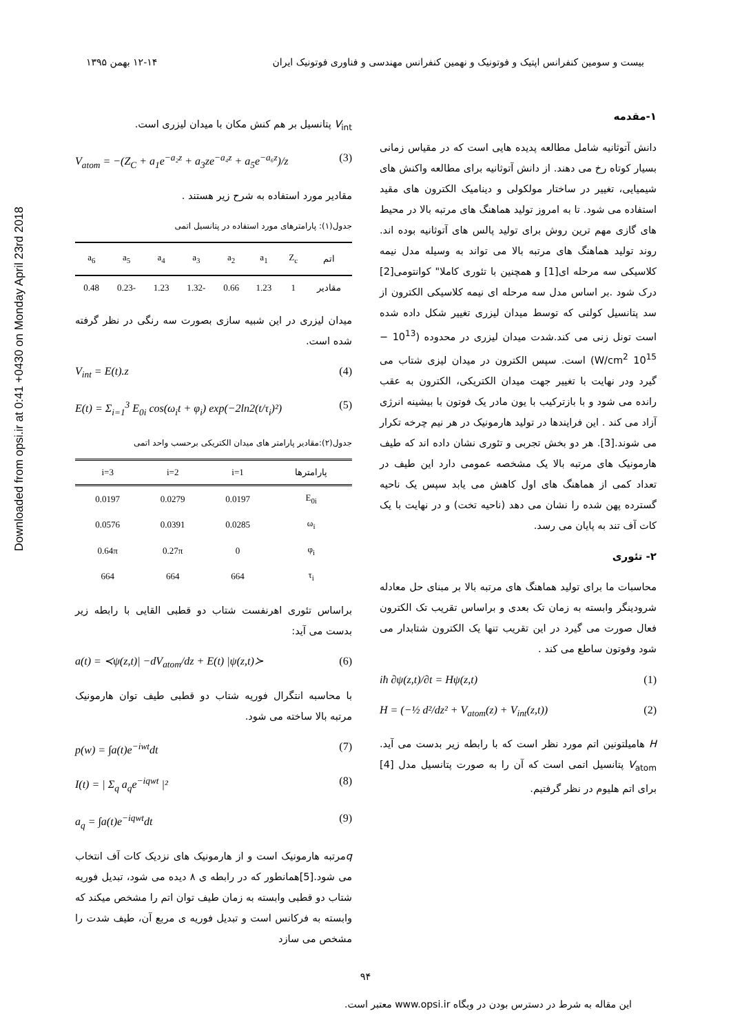Downloaded from opsi.ir at 0:41 +0430 on Monday April 23rd 2018
بیست و سومین کنفرانس اپتیک و فوتونیک و نهمین کنفرانس مهندسی و فناوری فوتونیک ایران ۱۲-۱۴ بهمن ۱۳۹۵
۱-مقدمه
دانش آتوثانیه شامل مطالعه پدیده هایی است که در مقیاس زمانی بسیار کوتاه رخ می دهند. از دانش آتوثانیه برای مطالعه واکنش های شیمیایی، تغییر در ساختار مولکولی و دینامیک الکترون های مقید استفاده می شود. تا به امروز تولید هماهنگ های مرتبه بالا در محیط های گازی مهم ترین روش برای تولید پالس های آتوثانیه بوده اند. روند تولید هماهنگ های مرتبه بالا می تواند به وسیله مدل نیمه کلاسیکی سه مرحله ای[1] و همچنین با تئوری کاملا" کوانتومی[2] درک شود .بر اساس مدل سه مرحله ای نیمه کلاسیکی الکترون از سد پتانسیل کولنی که توسط میدان لیزری تغییر شکل داده شده است تونل زنی می کند.شدت میدان لیزری در محدوده (10<sup>13</sup> − 10<sup>15</sup> W/cm<sup>2</sup>) است. سپس الکترون در میدان لیزی شتاب می گیرد ودر نهایت با تغییر جهت میدان الکتریکی، الکترون به عقب رانده می شود و با بازترکیب با یون مادر یک فوتون با بیشینه انرژی آزاد می کند . این فرایندها در تولید هارمونیک در هر نیم چرخه تکرار می شوند.[3]. هر دو بخش تجربی و تئوری نشان داده اند که طیف هارمونیک های مرتبه بالا یک مشخصه عمومی دارد این طیف در تعداد کمی از هماهنگ های اول کاهش می یابد سپس یک ناحیه گسترده پهن شده را نشان می دهد (ناحیه تخت) و در نهایت با یک کات آف تند به پایان می رسد.
۲- تئوری
محاسبات ما برای تولید هماهنگ های مرتبه بالا بر مبنای حل معادله شرودینگر وابسته به زمان تک بعدی و براساس تقریب تک الکترون فعال صورت می گیرد در این تقریب تنها یک الکترون شتابدار می شود وفوتون ساطع می کند .
iħ ∂ψ(z,t)/∂t = Hψ(z,t) (1)
H = (−½ d²/dz² + V<sub>atom</sub>(z) + V<sub>int</sub>(z,t)) (2)
H هامیلتونین اتم مورد نظر است که با رابطه زیر بدست می آید. V<sub>atom</sub> پتانسیل اتمی است که آن را به صورت پتانسیل مدل [4] برای اتم هلیوم در نظر گرفتیم.
V<sub>int</sub> پتانسیل بر هم کنش مکان با میدان لیزری است.
V<sub>atom</sub> = −(Z<sub>C</sub> + a<sub>1</sub>e<sup>−a₂z</sup> + a<sub>3</sub>ze<sup>−a₄z</sup> + a<sub>5</sub>e<sup>−a₆z</sup>)/z (3)
مقادیر مورد استفاده به شرح زیر هستند .
جدول(۱): پارامترهای مورد استفاده در پتانسیل اتمی
| اتم | Z<sub>c</sub> | a<sub>1</sub> | a<sub>2</sub> | a<sub>3</sub> | a<sub>4</sub> | a<sub>5</sub> | a<sub>6</sub> |
| --- | --- | --- | --- | --- | --- | --- | --- |
| مقادیر | 1 | 1.23 | 0.66 | -1.32 | 1.23 | -0.23 | 0.48 |
میدان لیزری در این شبیه سازی بصورت سه رنگی در نظر گرفته شده است.
V<sub>int</sub> = E(t).z (4)
E(t) = Σ<sub>i=1</sub><sup>3</sup> E<sub>0i</sub> cos(ω<sub>i</sub>t + φ<sub>i</sub>) exp(−2ln2(t/τ<sub>i</sub>)²) (5)
جدول(۲):مقادیر پارامتر های میدان الکتریکی برحسب واحد اتمی
| پارامترها | i=1 | i=2 | i=3 |
| --- | --- | --- | --- |
| E<sub>0i</sub> | 0.0197 | 0.0279 | 0.0197 |
| ω<sub>i</sub> | 0.0285 | 0.0391 | 0.0576 |
| φ<sub>i</sub> | 0 | 0.27π | 0.64π |
| τ<sub>i</sub> | 664 | 664 | 664 |
براساس تئوری اهرنفست شتاب دو قطبی القایی با رابطه زیر بدست می آید:
a(t) = ≺ψ(z,t)| −dV<sub>atom</sub>/dz + E(t) |ψ(z,t)≻ (6)
با محاسبه انتگرال فوریه شتاب دو قطبی طیف توان هارمونیک مرتبه بالا ساخته می شود.
p(w) = ∫a(t)e<sup>−iwt</sup>dt (7)
I(t) = | Σ<sub>q</sub> a<sub>q</sub>e<sup>−iqwt</sup> |² (8)
a<sub>q</sub> = ∫a(t)e<sup>−iqwt</sup>dt (9)
qمرتبه هارمونیک است و از هارمونیک های نزدیک کات آف انتخاب می شود.[5]همانطور که در رابطه ی ۸ دیده می شود، تبدیل فوریه شتاب دو قطبی وابسته به زمان طیف توان اتم را مشخص میکند که وابسته به فرکانس است و تبدیل فوریه ی مربع آن، طیف شدت را مشخص می سازد
۹۴
این مقاله به شرط در دسترس بودن در وبگاه www.opsi.ir معتبر است.